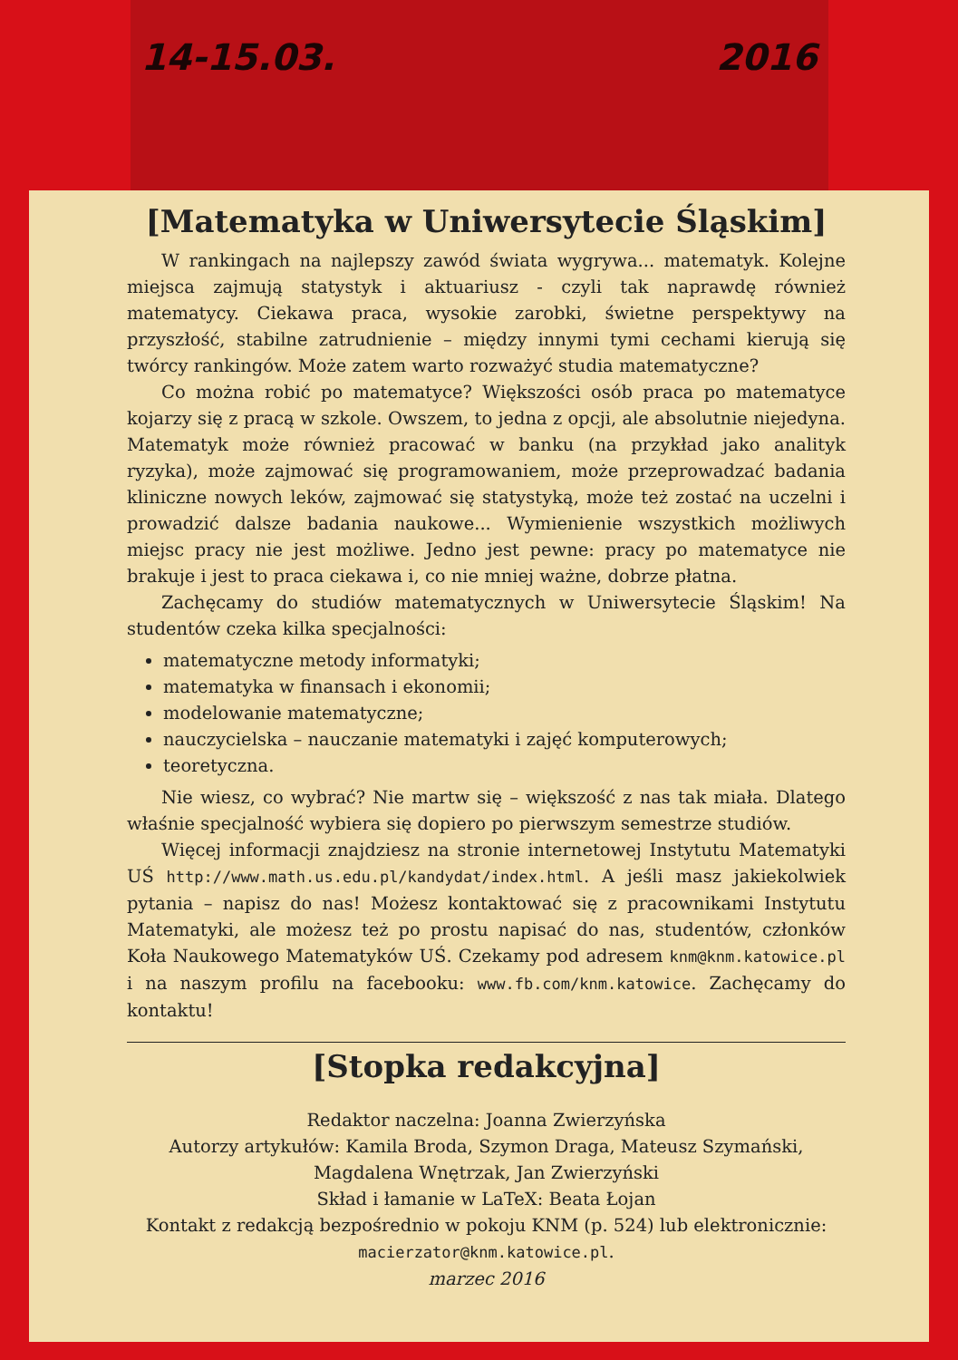14-15.03. 2016
[Matematyka w Uniwersytecie Śląskim]
W rankingach na najlepszy zawód świata wygrywa... matematyk. Kolejne miejsca zajmują statystyk i aktuariusz - czyli tak naprawdę również matematycy. Ciekawa praca, wysokie zarobki, świetne perspektywy na przyszłość, stabilne zatrudnienie – między innymi tymi cechami kierują się twórcy rankingów. Może zatem warto rozważyć studia matematyczne?
Co można robić po matematyce? Większości osób praca po matematyce kojarzy się z pracą w szkole. Owszem, to jedna z opcji, ale absolutnie niejedyna. Matematyk może również pracować w banku (na przykład jako analityk ryzyka), może zajmować się programowaniem, może przeprowadzać badania kliniczne nowych leków, zajmować się statystyką, może też zostać na uczelni i prowadzić dalsze badania naukowe... Wymienienie wszystkich możliwych miejsc pracy nie jest możliwe. Jedno jest pewne: pracy po matematyce nie brakuje i jest to praca ciekawa i, co nie mniej ważne, dobrze płatna.
Zachęcamy do studiów matematycznych w Uniwersytecie Śląskim! Na studentów czeka kilka specjalności:
matematyczne metody informatyki;
matematyka w finansach i ekonomii;
modelowanie matematyczne;
nauczycielska – nauczanie matematyki i zajęć komputerowych;
teoretyczna.
Nie wiesz, co wybrać? Nie martw się – większość z nas tak miała. Dlatego właśnie specjalność wybiera się dopiero po pierwszym semestrze studiów.
Więcej informacji znajdziesz na stronie internetowej Instytutu Matematyki UŚ http://www.math.us.edu.pl/kandydat/index.html. A jeśli masz jakiekolwiek pytania – napisz do nas! Możesz kontaktować się z pracownikami Instytutu Matematyki, ale możesz też po prostu napisać do nas, studentów, członków Koła Naukowego Matematyków UŚ. Czekamy pod adresem knm@knm.katowice.pl i na naszym profilu na facebooku: www.fb.com/knm.katowice. Zachęcamy do kontaktu!
[Stopka redakcyjna]
Redaktor naczelna: Joanna Zwierzyńska
Autorzy artykułów: Kamila Broda, Szymon Draga, Mateusz Szymański,
Magdalena Wnętrzak, Jan Zwierzyński
Skład i łamanie w LaTeX: Beata Łojan
Kontakt z redakcją bezpośrednio w pokoju KNM (p. 524) lub elektronicznie:
macierzator@knm.katowice.pl.
marzec 2016